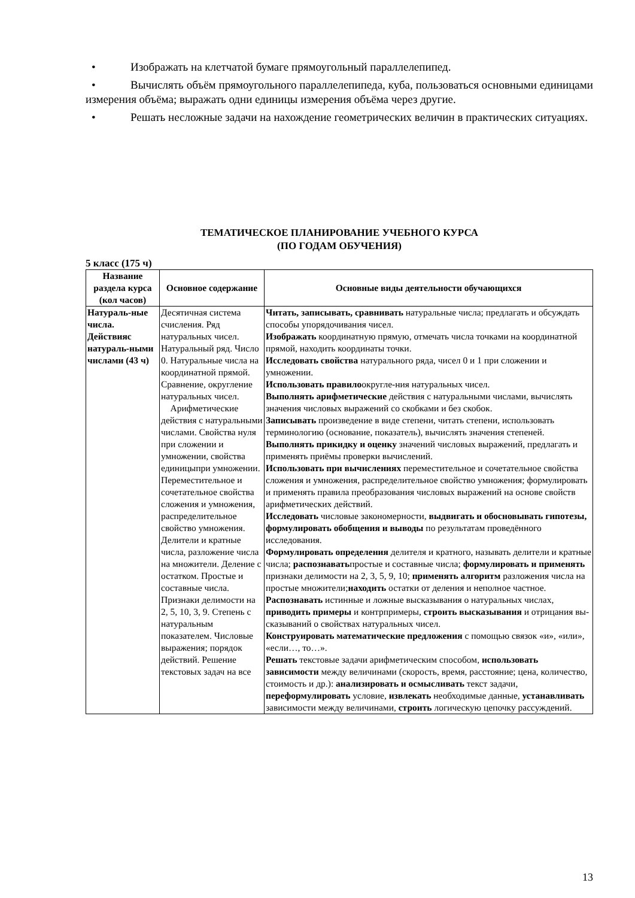• Изображать на клетчатой бумаге прямоугольный параллелепипед.
• Вычислять объём прямоугольного параллелепипеда, куба, пользоваться основными единицами измерения объёма; выражать одни единицы измерения объёма через другие.
• Решать несложные задачи на нахождение геометрических величин в практических ситуациях.
ТЕМАТИЧЕСКОЕ ПЛАНИРОВАНИЕ УЧЕБНОГО КУРСА
(ПО ГОДАМ ОБУЧЕНИЯ)
5 класс (175 ч)
| Название раздела курса (кол часов) | Основное содержание | Основные виды деятельности обучающихся |
| --- | --- | --- |
| Натураль-ные числа. Действияс натураль-ными числами (43 ч) | Десятичная система счисления. Ряд натуральных чисел. Натуральный ряд. Число 0. Натуральные числа на координатной прямой. Сравнение, округление натуральных чисел. Арифметические действия с натуральными числами. Свойства нуля при сложении и умножении, свойства единицыпри умножении. Переместительное и сочетательное свойства сложения и умножения, распределительное свойство умножения. Делители и кратные числа, разложение числа на множители. Деление с остатком. Простые и составные числа. Признаки делимости на 2, 5, 10, 3, 9. Степень с натуральным показателем. Числовые выражения; порядок действий. Решение текстовых задач на все | Читать, записывать, сравнивать натуральные числа; предлагать и обсуждать способы упорядочивания чисел. Изображать координатную прямую, отмечать числа точками на координатной прямой, находить координаты точки. Исследовать свойства натурального ряда, чисел 0 и 1 при сложении и умножении. Использовать правило округле-ния натуральных чисел. Выполнять арифметические действия с натуральными числами, вычислять значения числовых выражений со скобками и без скобок. Записывать произведение в виде степени, читать степени, использовать терминологию (основание, показатель), вычислять значения степеней. Выполнять прикидку и оценку значений числовых выражений, предлагать и применять приёмы проверки вычислений. Использовать при вычислениях переместительное и сочетательное свойства сложения и умножения, распределительное свойство умножения; формулировать и применять правила преобразования числовых выражений на основе свойств арифметических действий. Исследовать числовые закономерности, выдвигать и обосновывать гипотезы, формулировать обобщения и выводы по результатам проведённого исследования. Формулировать определения делителя и кратного, называть делители и кратные числа; распознавать простые и составные числа; формулировать и применять признаки делимости на 2, 3, 5, 9, 10; применять алгоритм разложения числа на простые множители; находить остатки от деления и неполное частное. Распознавать истинные и ложные высказывания о натуральных числах, приводить примеры и контрпримеры, строить высказывания и отрицания вы-сказываний о свойствах натуральных чисел. Конструировать математические предложения с помощью связок «и», «или», «если…, то…». Решать текстовые задачи арифметическим способом, использовать зависимости между величинами (скорость, время, расстояние; цена, количество, стоимость и др.): анализировать и осмысливать текст задачи, переформулировать условие, извлекать необходимые данные, устанавливать зависимости между величинами, строить логическую цепочку рассуждений. |
13